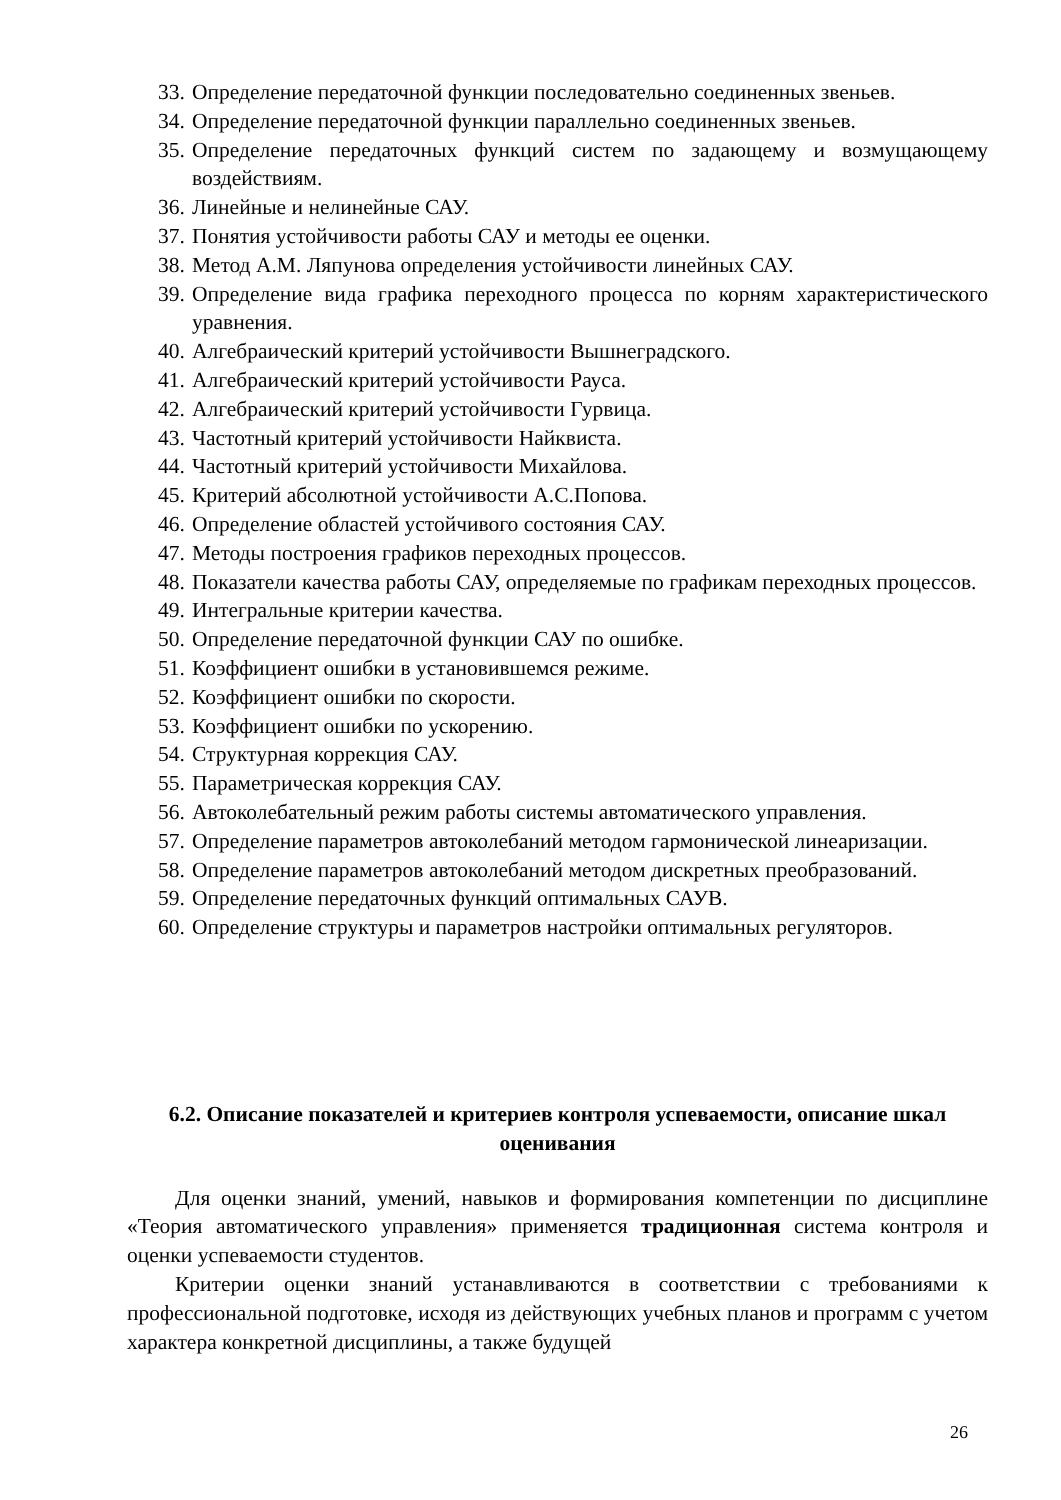33. Определение передаточной функции последовательно соединенных звеньев.
34. Определение передаточной функции параллельно соединенных звеньев.
35. Определение передаточных функций систем по задающему и возмущающему воздействиям.
36. Линейные и нелинейные САУ.
37. Понятия устойчивости работы САУ и методы ее оценки.
38. Метод А.М. Ляпунова определения устойчивости линейных САУ.
39. Определение вида графика переходного процесса по корням характеристического уравнения.
40. Алгебраический критерий устойчивости Вышнеградского.
41. Алгебраический критерий устойчивости Рауса.
42. Алгебраический критерий устойчивости Гурвица.
43. Частотный критерий устойчивости Найквиста.
44. Частотный критерий устойчивости Михайлова.
45. Критерий абсолютной устойчивости А.С.Попова.
46. Определение областей устойчивого состояния САУ.
47. Методы построения графиков переходных процессов.
48. Показатели качества работы САУ, определяемые по графикам переходных процессов.
49. Интегральные критерии качества.
50. Определение передаточной функции САУ по ошибке.
51. Коэффициент ошибки в установившемся режиме.
52. Коэффициент ошибки по скорости.
53. Коэффициент ошибки по ускорению.
54. Структурная коррекция САУ.
55. Параметрическая коррекция САУ.
56. Автоколебательный режим работы системы автоматического управления.
57. Определение параметров автоколебаний методом гармонической линеаризации.
58. Определение параметров автоколебаний методом дискретных преобразований.
59. Определение передаточных функций оптимальных САУВ.
60. Определение структуры и параметров настройки оптимальных регуляторов.
6.2. Описание показателей и критериев контроля успеваемости, описание шкал оценивания
Для оценки знаний, умений, навыков и формирования компетенции по дисциплине «Теория автоматического управления» применяется традиционная система контроля и оценки успеваемости студентов.
Критерии оценки знаний устанавливаются в соответствии с требованиями к профессиональной подготовке, исходя из действующих учебных планов и программ с учетом характера конкретной дисциплины, а также будущей
26